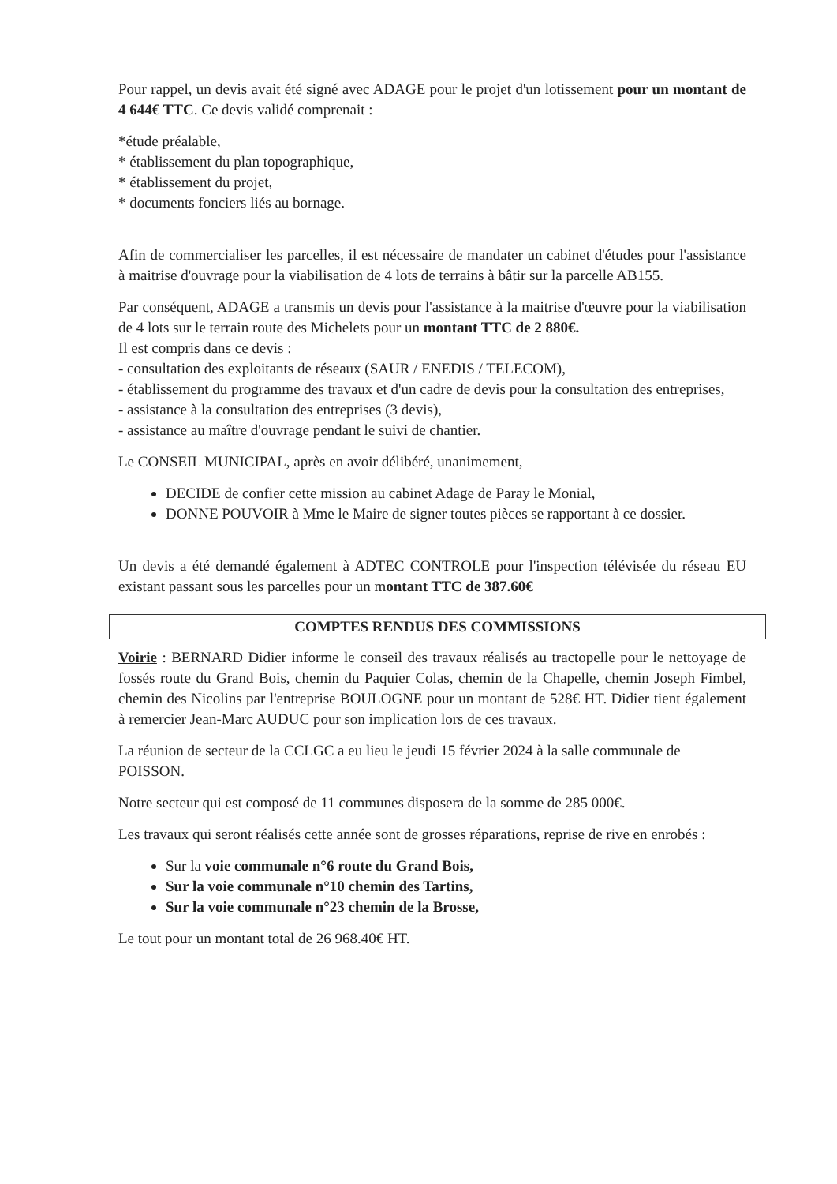Pour rappel, un devis avait été signé avec ADAGE pour le projet d'un lotissement pour un montant de 4 644€ TTC. Ce devis validé comprenait :
*étude préalable,
* établissement du plan topographique,
* établissement du projet,
* documents fonciers liés au bornage.
Afin de commercialiser les parcelles, il est nécessaire de mandater un cabinet d'études pour l'assistance à maitrise d'ouvrage pour la viabilisation de 4 lots de terrains à bâtir sur la parcelle AB155.
Par conséquent, ADAGE a transmis un devis pour l'assistance à la maitrise d'œuvre pour la viabilisation de 4 lots sur le terrain route des Michelets pour un montant TTC de 2 880€.
Il est compris dans ce devis :
- consultation des exploitants de réseaux (SAUR / ENEDIS / TELECOM),
- établissement du programme des travaux et d'un cadre de devis pour la consultation des entreprises,
- assistance à la consultation des entreprises (3 devis),
- assistance au maître d'ouvrage pendant le suivi de chantier.
Le CONSEIL MUNICIPAL, après en avoir délibéré, unanimement,
DECIDE de confier cette mission au cabinet Adage de Paray le Monial,
DONNE POUVOIR à Mme le Maire de signer toutes pièces se rapportant à ce dossier.
Un devis a été demandé également à ADTEC CONTROLE pour l'inspection télévisée du réseau EU existant passant sous les parcelles pour un montant TTC de 387.60€
COMPTES RENDUS DES COMMISSIONS
Voirie : BERNARD Didier informe le conseil des travaux réalisés au tractopelle pour le nettoyage de fossés route du Grand Bois, chemin du Paquier Colas, chemin de la Chapelle, chemin Joseph Fimbel, chemin des Nicolins par l'entreprise BOULOGNE pour un montant de 528€ HT. Didier tient également à remercier Jean-Marc AUDUC pour son implication lors de ces travaux.
La réunion de secteur de la CCLGC a eu lieu le jeudi 15 février 2024 à la salle communale de POISSON.
Notre secteur qui est composé de 11 communes disposera de la somme de 285 000€.
Les travaux qui seront réalisés cette année sont de grosses réparations, reprise de rive en enrobés :
Sur la voie communale n°6 route du Grand Bois,
Sur la voie communale n°10 chemin des Tartins,
Sur la voie communale n°23 chemin de la Brosse,
Le tout pour un montant total de 26 968.40€ HT.